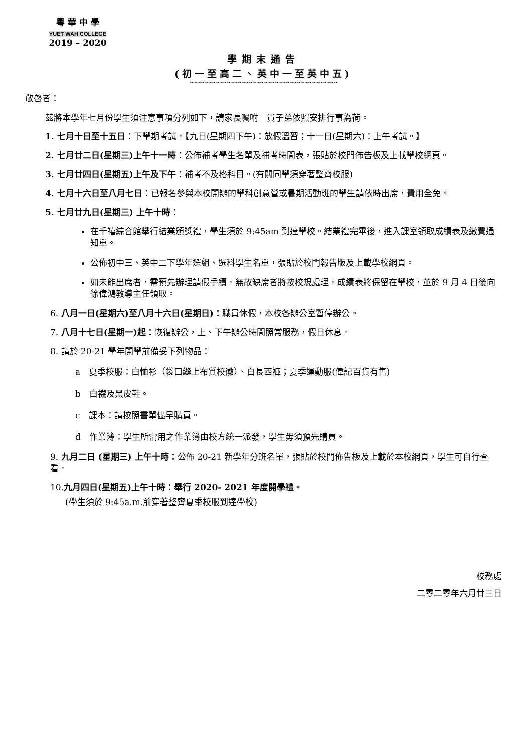粵 華 中 學
YUET WAH COLLEGE
2019 – 2020
學期末通告
(初一至高二、英中一至英中五)
∽∽∽∽∽∽∽∽∽∽∽∽∽∽∽∽∽∽∽∽∽∽∽∽∽∽∽∽∽∽∽∽∽∽∽∽∽∽∽∽
敬啓者：
茲將本學年七月份學生須注意事項分列如下，請家長囑咐　貴子弟依照安排行事為荷。
1. 七月十日至十五日：下學期考試。【九日(星期四下午)：放假溫習；十一日(星期六)：上午考試。】
2. 七月廿二日(星期三)上午十一時：公佈補考學生名單及補考時間表，張貼於校門佈告板及上載學校網頁。
3. 七月廿四日(星期五)上午及下午：補考不及格科目。(有關同學須穿著整齊校服)
4. 七月十六日至八月七日：已報名參與本校開辦的學科創意營或暑期活動班的學生請依時出席，費用全免。
5. 七月廿九日(星期三) 上午十時：
在千禧綜合館舉行結業頒獎禮，學生須於 9:45am 到達學校。結業禮完畢後，進入課室領取成績表及繳費通知單。
公佈初中三、英中二下學年選組、選科學生名單，張貼於校門報告版及上載學校網頁。
如未能出席者，需預先辦理請假手續。無故缺席者將按校規處理。成績表將保留在學校，並於 9 月 4 日後向徐偉鴻教導主任領取。
6. 八月一日(星期六)至八月十六日(星期日)：職員休假，本校各辦公室暫停辦公。
7. 八月十七日(星期一)起：恢復辦公，上、下午辦公時間照常服務，假日休息。
8. 請於 20-21 學年開學前備妥下列物品：
a　夏季校服：白恤衫（袋口縫上布質校徽）、白長西褲；夏季運動服(偉記百貨有售)
b　白襪及黑皮鞋。
c　課本：請按照書單儘早購買。
d　作業簿：學生所需用之作業簿由校方統一派發，學生毋須預先購買。
9. 九月二日 (星期三) 上午十時：公佈 20-21 新學年分班名單，張貼於校門佈告板及上載於本校網頁，學生可自行查看。
10.九月四日(星期五)上午十時：舉行 2020- 2021 年度開學禮。
(學生須於 9:45a.m.前穿著整齊夏季校服到達學校)
校務處　　　　
二零二零年六月廿三日